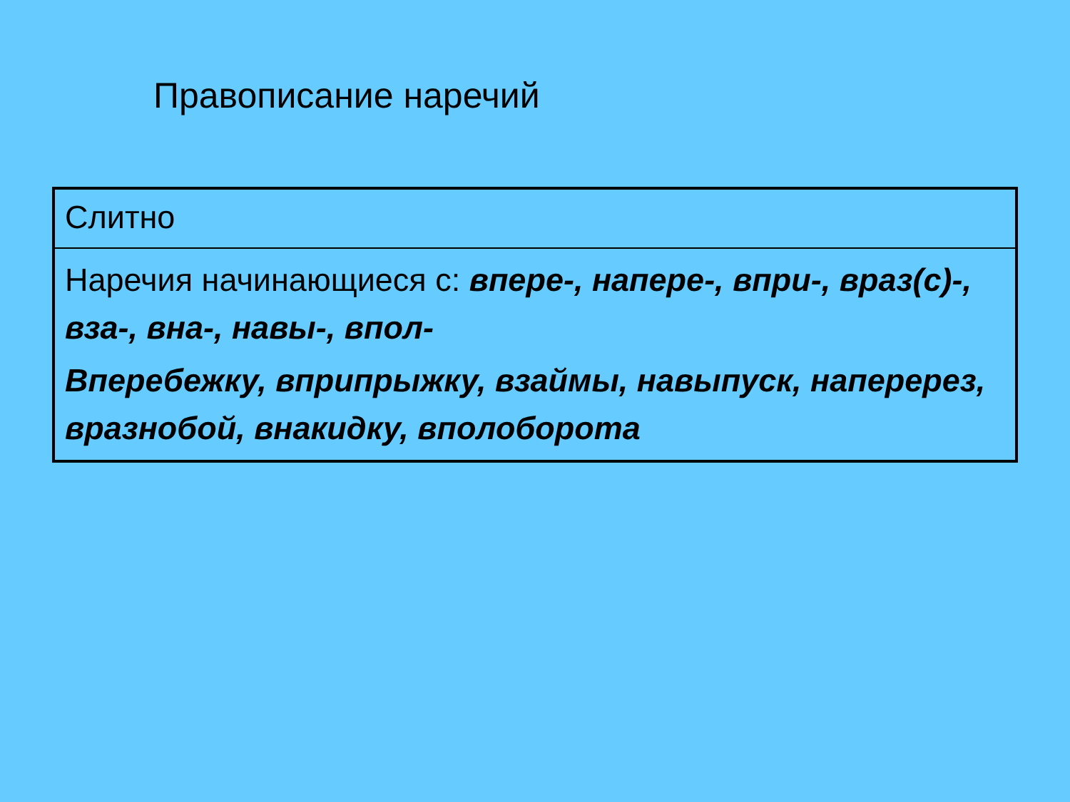Правописание наречий
| Слитно |
| Наречия начинающиеся с: впере-, напере-, впри-, враз(с)-, вза-, вна-, навы-, впол- Вперебежку, вприпрыжку, взаймы, навыпуск, наперерез, вразнобой, внакидку, вполоборота |